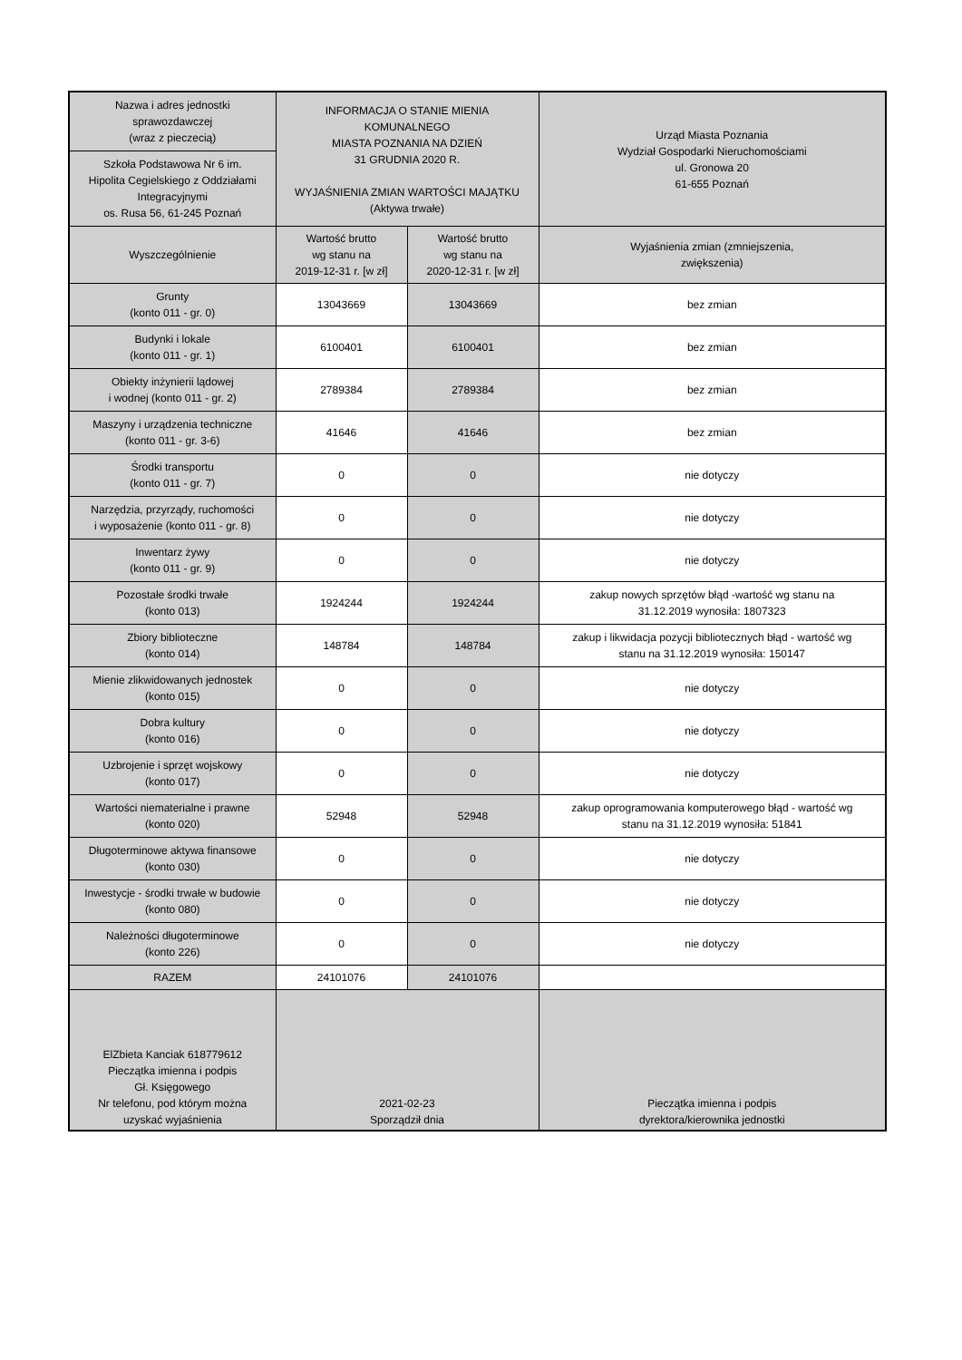| Nazwa i adres jednostki sprawozdawczej (wraz z pieczecią) | INFORMACJA O STANIE MIENIA KOMUNALNEGO MIASTA POZNANIA NA DZIEŃ 31 GRUDNIA 2020 R. WYJAŚNIENIA ZMIAN WARTOŚCI MAJĄTKU (Aktywa trwałe) | | Urząd Miasta Poznania Wydział Gospodarki Nieruchomościami ul. Gronowa 20 61-655 Poznań |
| Szkoła Podstawowa Nr 6 im. Hipolita Cegielskiego z Oddziałami Integracyjnymi os. Rusa 56, 61-245 Poznań | | | |
| Wyszczególnienie | Wartość brutto wg stanu na 2019-12-31 r. [w zł] | Wartość brutto wg stanu na 2020-12-31 r. [w zł] | Wyjaśnienia zmian (zmniejszenia, zwiększenia) |
| Grunty (konto 011 - gr. 0) | 13043669 | 13043669 | bez zmian |
| Budynki i lokale (konto 011 - gr. 1) | 6100401 | 6100401 | bez zmian |
| Obiekty inżynierii lądowej i wodnej (konto 011 - gr. 2) | 2789384 | 2789384 | bez zmian |
| Maszyny i urządzenia techniczne (konto 011 - gr. 3-6) | 41646 | 41646 | bez zmian |
| Środki transportu (konto 011 - gr. 7) | 0 | 0 | nie dotyczy |
| Narzędzia, przyrządy, ruchomości i wyposażenie (konto 011 - gr. 8) | 0 | 0 | nie dotyczy |
| Inwentarz żywy (konto 011 - gr. 9) | 0 | 0 | nie dotyczy |
| Pozostałe środki trwałe (konto 013) | 1924244 | 1924244 | zakup nowych sprzętów błąd -wartość wg stanu na 31.12.2019 wynosiła: 1807323 |
| Zbiory biblioteczne (konto 014) | 148784 | 148784 | zakup i likwidacja pozycji bibliotecznych błąd - wartość wg stanu na 31.12.2019 wynosiła: 150147 |
| Mienie zlikwidowanych jednostek (konto 015) | 0 | 0 | nie dotyczy |
| Dobra kultury (konto 016) | 0 | 0 | nie dotyczy |
| Uzbrojenie i sprzęt wojskowy (konto 017) | 0 | 0 | nie dotyczy |
| Wartości niematerialne i prawne (konto 020) | 52948 | 52948 | zakup oprogramowania komputerowego błąd - wartość wg stanu na 31.12.2019 wynosiła: 51841 |
| Długoterminowe aktywa finansowe (konto 030) | 0 | 0 | nie dotyczy |
| Inwestycje - środki trwałe w budowie (konto 080) | 0 | 0 | nie dotyczy |
| Należności długoterminowe (konto 226) | 0 | 0 | nie dotyczy |
| RAZEM | 24101076 | 24101076 | |
| ElZbieta Kanciak 618779612 Pieczątka imienna i podpis Gł. Księgowego Nr telefonu, pod którym można uzyskać wyjaśnienia | 2021-02-23 Sporządził dnia | | Pieczątka imienna i podpis dyrektora/kierownika jednostki |